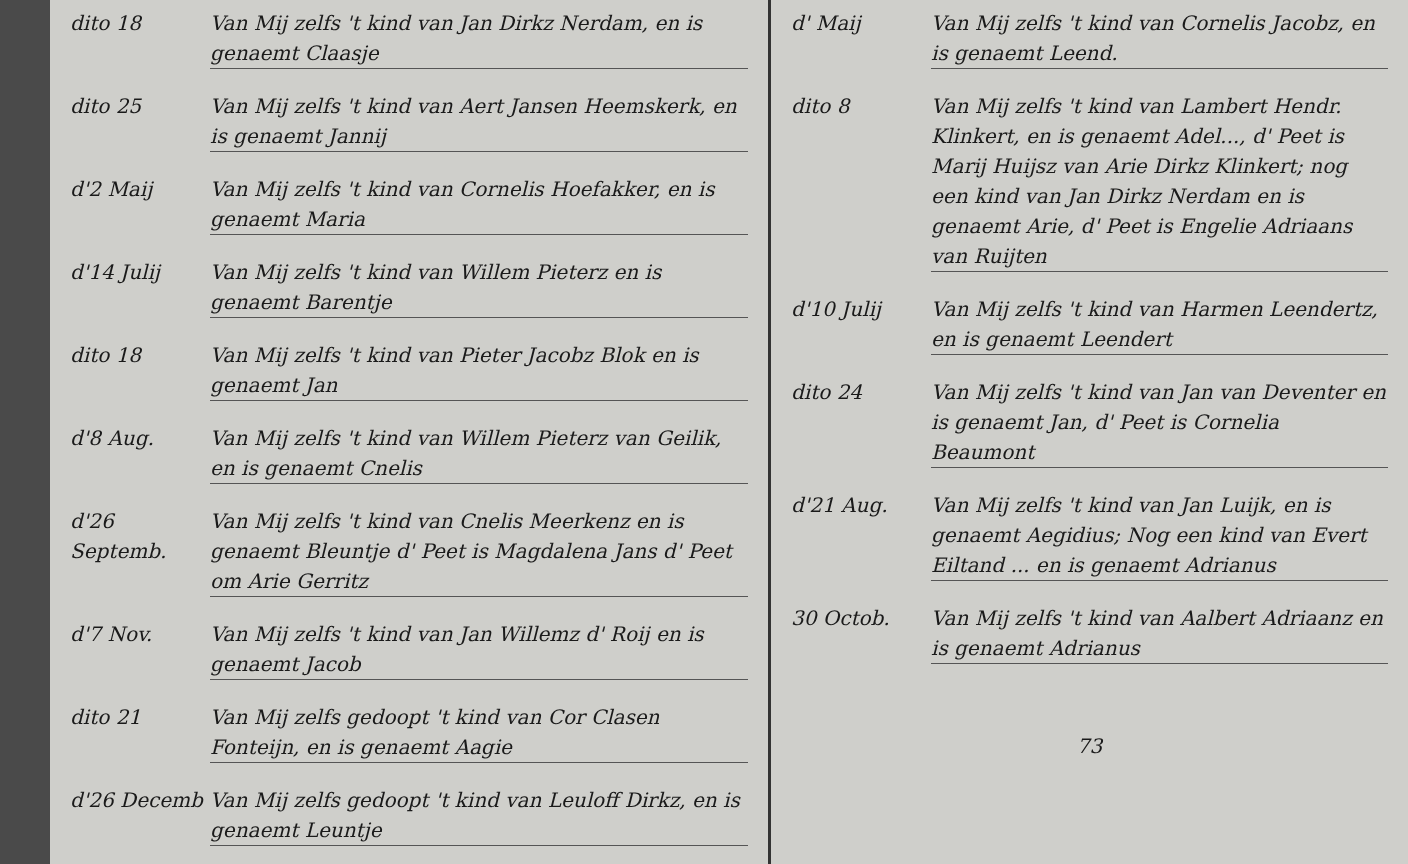dito 18 Van Mij zelfs 't kind van Jan Dirkz Nerdam, en is genaemt Claasje
dito 25 Van Mij zelfs 't kind van Aert Jansen Heemskerk, en is genaemt Jannij
d'2 Maij Van Mij zelfs 't kind van Cornelis Hoefakker, en is genaemt Maria
d'14 Julij Van Mij zelfs 't kind van Willem Pieterz en is genaemt Barentje
dito 18 Van Mij zelfs 't kind van Pieter Jacobz Blok en is genaemt Jan
d'8 Aug. Van Mij zelfs 't kind van Willem Pieterz van Geilik, en is genaemt Cnelis
d'26 Septemb.
Van Mij zelfs 't kind van Cnelis Meerkenz en is genaemt Bleuntje d' Peet is Magdalena Jans d' Peet om Arie Gerritz
d'7 Nov. Van Mij zelfs 't kind van Jan Willemz d' Roij en is genaemt Jacob
dito 21 Van Mij zelfs gedoopt 't kind van Cor Clasen Fonteijn, en is genaemt Aagie
d'26 Decemb Van Mij zelfs gedoopt 't kind van Leuloff Dirkz, en is genaemt Leuntje
d' Maij Van Mij zelfs 't kind van Cornelis Jacobz, en is genaemt Leend.
dito 8 Van Mij zelfs 't kind van Lambert Hendr. Klinkert, en is genaemt Adel..., d' Peet is Marij Huijsz van Arie Dirkz Klinkert; nog een kind van Jan Dirkz Nerdam en is genaemt Arie, d' Peet is Engelie Adriaans van Ruijten
d'10 Julij Van Mij zelfs 't kind van Harmen Leendertz, en is genaemt Leendert
dito 24 Van Mij zelfs 't kind van Jan van Deventer en is genaemt Jan, d' Peet is Cornelia Beaumont
d'21 Aug. Van Mij zelfs 't kind van Jan Luijk, en is genaemt Aegidius; Nog een kind van Evert Eiltand ... en is genaemt Adrianus
30 Octob. Van Mij zelfs 't kind van Aalbert Adriaanz en is genaemt Adrianus
73